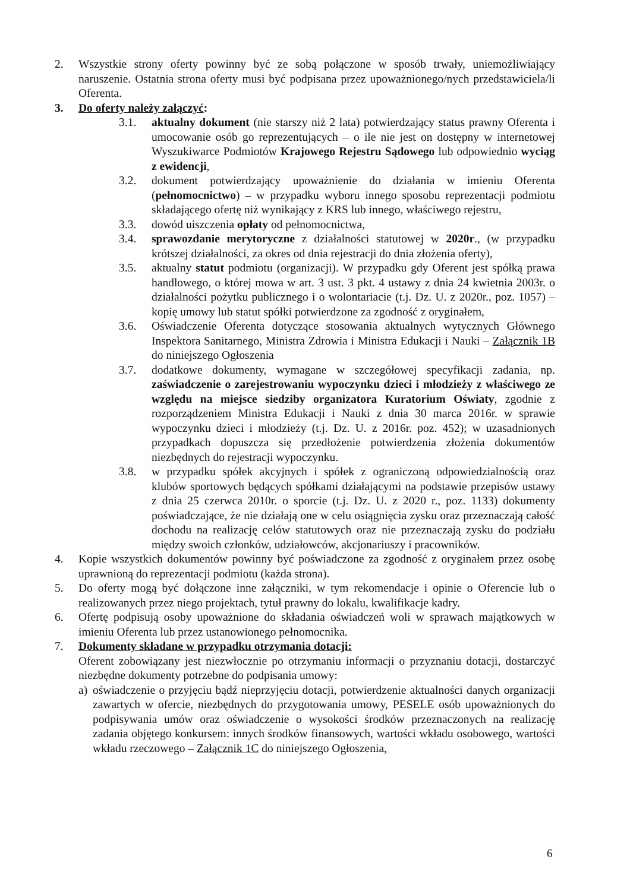2. Wszystkie strony oferty powinny być ze sobą połączone w sposób trwały, uniemożliwiający naruszenie. Ostatnia strona oferty musi być podpisana przez upoważnionego/nych przedstawiciela/li Oferenta.
3. Do oferty należy załączyć:
3.1. aktualny dokument (nie starszy niż 2 lata) potwierdzający status prawny Oferenta i umocowanie osób go reprezentujących – o ile nie jest on dostępny w internetowej Wyszukiwarce Podmiotów Krajowego Rejestru Sądowego lub odpowiednio wyciąg z ewidencji,
3.2. dokument potwierdzający upoważnienie do działania w imieniu Oferenta (pełnomocnictwo) – w przypadku wyboru innego sposobu reprezentacji podmiotu składającego ofertę niż wynikający z KRS lub innego, właściwego rejestru,
3.3. dowód uiszczenia opłaty od pełnomocnictwa,
3.4. sprawozdanie merytoryczne z działalności statutowej w 2020r., (w przypadku krótszej działalności, za okres od dnia rejestracji do dnia złożenia oferty),
3.5. aktualny statut podmiotu (organizacji). W przypadku gdy Oferent jest spółką prawa handlowego, o której mowa w art. 3 ust. 3 pkt. 4 ustawy z dnia 24 kwietnia 2003r. o działalności pożytku publicznego i o wolontariacie (t.j. Dz. U. z 2020r., poz. 1057) – kopię umowy lub statut spółki potwierdzone za zgodność z oryginałem,
3.6. Oświadczenie Oferenta dotyczące stosowania aktualnych wytycznych Głównego Inspektora Sanitarnego, Ministra Zdrowia i Ministra Edukacji i Nauki – Załącznik 1B do niniejszego Ogłoszenia
3.7. dodatkowe dokumenty, wymagane w szczegółowej specyfikacji zadania, np. zaświadczenie o zarejestrowaniu wypoczynku dzieci i młodzieży z właściwego ze względu na miejsce siedziby organizatora Kuratorium Oświaty, zgodnie z rozporządzeniem Ministra Edukacji i Nauki z dnia 30 marca 2016r. w sprawie wypoczynku dzieci i młodzieży (t.j. Dz. U. z 2016r. poz. 452); w uzasadnionych przypadkach dopuszcza się przedłożenie potwierdzenia złożenia dokumentów niezbędnych do rejestracji wypoczynku.
3.8. w przypadku spółek akcyjnych i spółek z ograniczoną odpowiedzialnością oraz klubów sportowych będących spółkami działającymi na podstawie przepisów ustawy z dnia 25 czerwca 2010r. o sporcie (t.j. Dz. U. z 2020 r., poz. 1133) dokumenty poświadczające, że nie działają one w celu osiągnięcia zysku oraz przeznaczają całość dochodu na realizację celów statutowych oraz nie przeznaczają zysku do podziału między swoich członków, udziałowców, akcjonariuszy i pracowników.
4. Kopie wszystkich dokumentów powinny być poświadczone za zgodność z oryginałem przez osobę uprawnioną do reprezentacji podmiotu (każda strona).
5. Do oferty mogą być dołączone inne załączniki, w tym rekomendacje i opinie o Oferencie lub o realizowanych przez niego projektach, tytuł prawny do lokalu, kwalifikacje kadry.
6. Ofertę podpisują osoby upoważnione do składania oświadczeń woli w sprawach majątkowych w imieniu Oferenta lub przez ustanowionego pełnomocnika.
7. Dokumenty składane w przypadku otrzymania dotacji:
Oferent zobowiązany jest niezwłocznie po otrzymaniu informacji o przyznaniu dotacji, dostarczyć niezbędne dokumenty potrzebne do podpisania umowy:
a) oświadczenie o przyjęciu bądź nieprzyjęciu dotacji, potwierdzenie aktualności danych organizacji zawartych w ofercie, niezbędnych do przygotowania umowy, PESELE osób upoważnionych do podpisywania umów oraz oświadczenie o wysokości środków przeznaczonych na realizację zadania objętego konkursem: innych środków finansowych, wartości wkładu osobowego, wartości wkładu rzeczowego – Załącznik 1C do niniejszego Ogłoszenia,
6